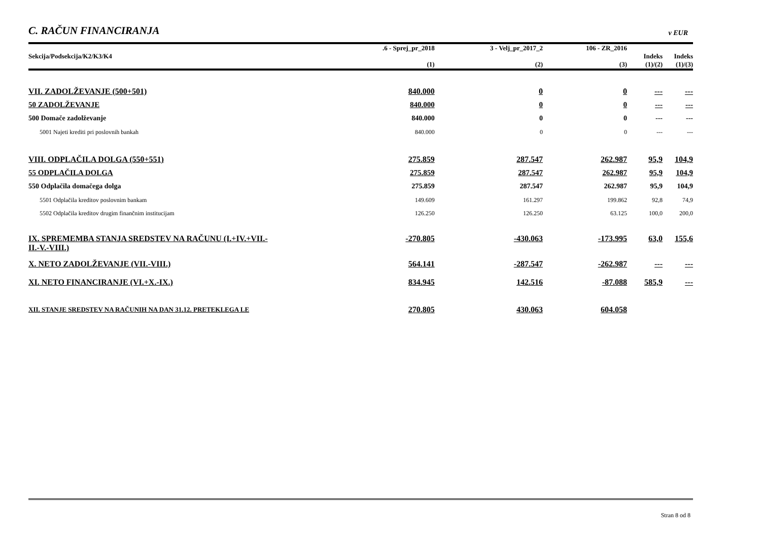C. RAČUN FINANCIRANJA
v EUR
| Sekcija/Podsekcija/K2/K3/K4 | .6 - Sprej_pr_2018 (1) | 3 - Velj_pr_2017_2 (2) | 106 - ZR_2016 (3) | Indeks (1)/(2) | Indeks (1)/(3) |
| --- | --- | --- | --- | --- | --- |
| VII. ZADOLŽEVANJE (500+501) | 840.000 | 0 | 0 | --- | --- |
| 50 ZADOLŽEVANJE | 840.000 | 0 | 0 | --- | --- |
| 500 Domače zadolževanje | 840.000 | 0 | 0 | --- | --- |
| 5001 Najeti krediti pri poslovnih bankah | 840.000 | 0 | 0 | --- | --- |
| VIII. ODPLAČILA DOLGA (550+551) | 275.859 | 287.547 | 262.987 | 95,9 | 104,9 |
| 55 ODPLAČILA DOLGA | 275.859 | 287.547 | 262.987 | 95,9 | 104,9 |
| 550 Odplačila domačega dolga | 275.859 | 287.547 | 262.987 | 95,9 | 104,9 |
| 5501 Odplačila kreditov poslovnim bankam | 149.609 | 161.297 | 199.862 | 92,8 | 74,9 |
| 5502 Odplačila kreditov drugim finančnim institucijam | 126.250 | 126.250 | 63.125 | 100,0 | 200,0 |
| IX. SPREMEMBA STANJA SREDSTEV NA RAČUNU (I.+IV.+VII.- II.-V.-VIII.) | -270.805 | -430.063 | -173.995 | 63,0 | 155,6 |
| X. NETO ZADOLŽEVANJE (VII.-VIII.) | 564.141 | -287.547 | -262.987 | --- | --- |
| XI. NETO FINANCIRANJE (VI.+X.-IX.) | 834.945 | 142.516 | -87.088 | 585,9 | --- |
| XII. STANJE SREDSTEV NA RAČUNIH NA DAN 31.12. PRETEKLEGA LE | 270.805 | 430.063 | 604.058 | | |
Stran 8 od 8